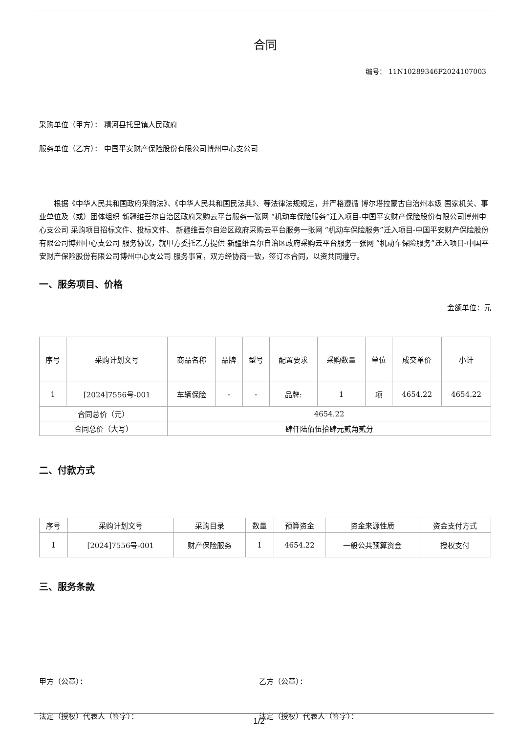合同
编号： 11N10289346F2024107003
采购单位（甲方）： 精河县托里镇人民政府
服务单位（乙方）： 中国平安财产保险股份有限公司博州中心支公司
根据《中华人民共和国政府采购法》、《中华人民共和国民法典》、等法律法规规定，并严格遵循 博尔塔拉蒙古自治州本级 国家机关、事业单位及（或）团体组织 新疆维吾尔自治区政府采购云平台服务一张网 “机动车保险服务”迁入项目-中国平安财产保险股份有限公司博州中心支公司 采购项目招标文件、投标文件、 新疆维吾尔自治区政府采购云平台服务一张网 “机动车保险服务”迁入项目-中国平安财产保险股份有限公司博州中心支公司 服务协议，就甲方委托乙方提供 新疆维吾尔自治区政府采购云平台服务一张网 “机动车保险服务”迁入项目-中国平安财产保险股份有限公司博州中心支公司 服务事宜，双方经协商一致，签订本合同，以资共同遵守。
一、服务项目、价格
金额单位：元
| 序号 | 采购计划文号 | 商品名称 | 品牌 | 型号 | 配置要求 | 采购数量 | 单位 | 成交单价 | 小计 |
| --- | --- | --- | --- | --- | --- | --- | --- | --- | --- |
| 1 | [2024]7556号-001 | 车辆保险 | - | - | 品牌: | 1 | 项 | 4654.22 | 4654.22 |
| 合同总价（元） | | 4654.22 | | | | | | | |
| 合同总价（大写） | | 肆仟陆佰伍拾肆元贰角贰分 | | | | | | | |
二、付款方式
| 序号 | 采购计划文号 | 采购目录 | 数量 | 预算资金 | 资金来源性质 | 资金支付方式 |
| --- | --- | --- | --- | --- | --- | --- |
| 1 | [2024]7556号-001 | 财产保险服务 | 1 | 4654.22 | 一般公共预算资金 | 授权支付 |
三、服务条款
甲方（公章）： 乙方（公章）：
法定（授权）代表人（签字）： 法定（授权）代表人（签字）：
1/2